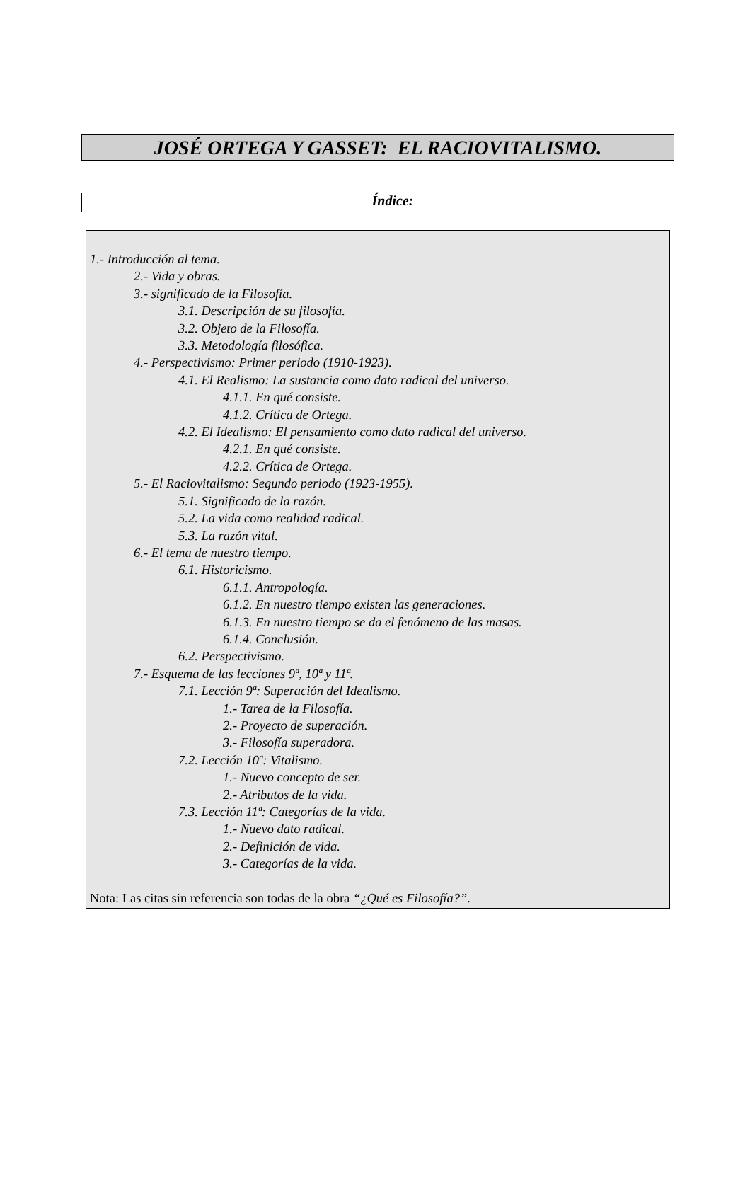JOSÉ ORTEGA Y GASSET: EL RACIOVITALISMO.
Índice:
1.- Introducción al tema.
2.- Vida y obras.
3.- significado de la Filosofía.
3.1. Descripción de su filosofía.
3.2. Objeto de la Filosofía.
3.3. Metodología filosófica.
4.- Perspectivismo: Primer periodo (1910-1923).
4.1. El Realismo: La sustancia como dato radical del universo.
4.1.1. En qué consiste.
4.1.2. Crítica de Ortega.
4.2. El Idealismo: El pensamiento como dato radical del universo.
4.2.1. En qué consiste.
4.2.2. Crítica de Ortega.
5.- El Raciovitalismo: Segundo periodo (1923-1955).
5.1. Significado de la razón.
5.2. La vida como realidad radical.
5.3. La razón vital.
6.- El tema de nuestro tiempo.
6.1. Historicismo.
6.1.1. Antropología.
6.1.2. En nuestro tiempo existen las generaciones.
6.1.3. En nuestro tiempo se da el fenómeno de las masas.
6.1.4. Conclusión.
6.2. Perspectivismo.
7.- Esquema de las lecciones 9ª, 10ª y 11ª.
7.1. Lección 9ª: Superación del Idealismo.
1.- Tarea de la Filosofía.
2.- Proyecto de superación.
3.- Filosofía superadora.
7.2. Lección 10ª: Vitalismo.
1.- Nuevo concepto de ser.
2.- Atributos de la vida.
7.3. Lección 11ª: Categorías de la vida.
1.- Nuevo dato radical.
2.- Definición de vida.
3.- Categorías de la vida.
Nota: Las citas sin referencia son todas de la obra “¿Qué es Filosofía?”.